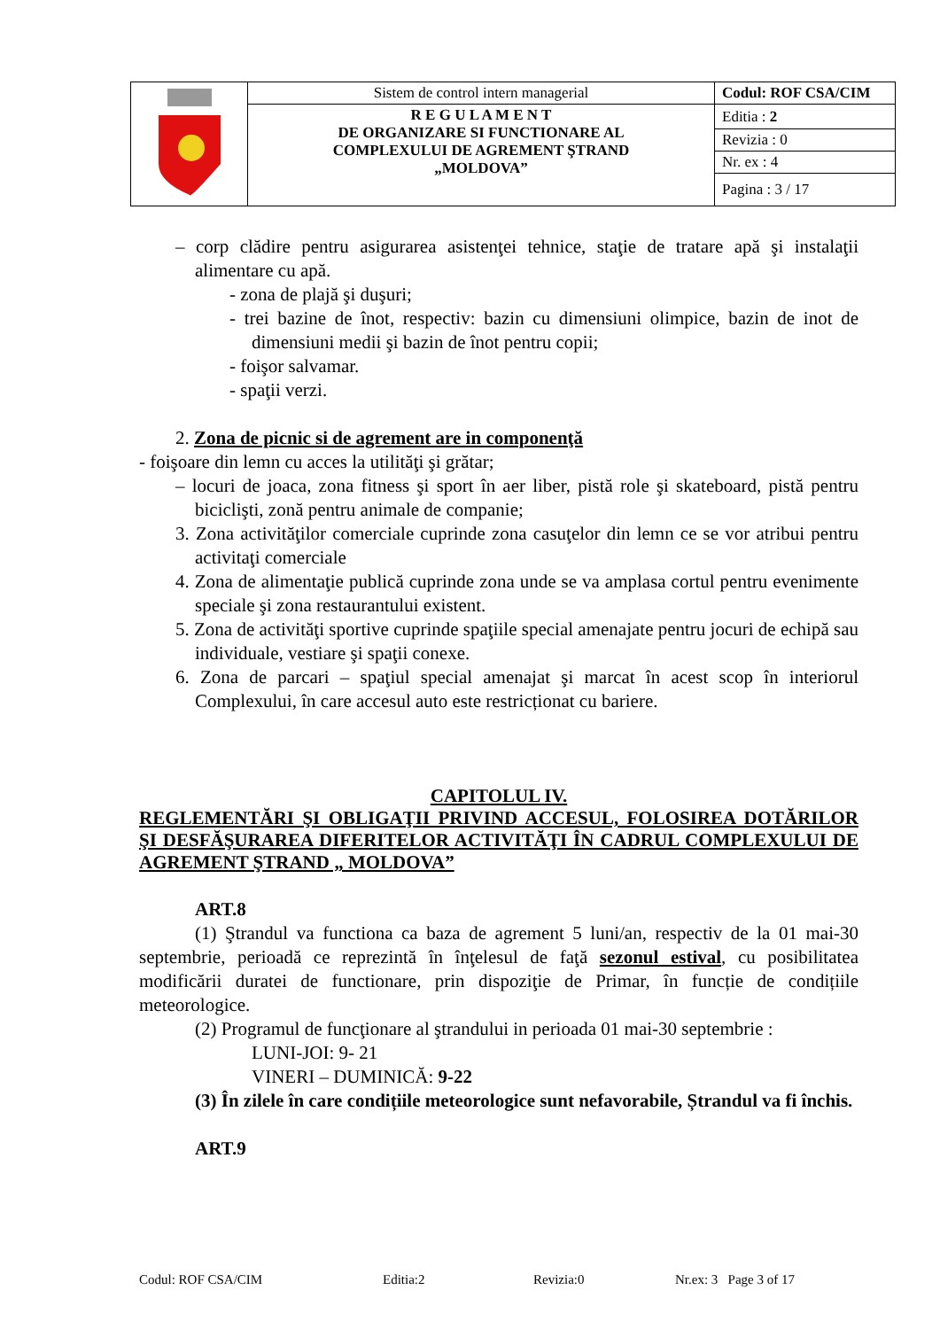| | Sistem de control intern managerial | Codul: ROF CSA/CIM |
| | R E G U L A M E N T DE ORGANIZARE SI FUNCTIONARE AL COMPLEXULUI DE AGREMENT ŞTRAND „MOLDOVA” | Editia : 2 |
| | | Revizia : 0 |
| | | Nr. ex : 4 |
| | | Pagina : 3 / 17 |
– corp clădire pentru asigurarea asistenţei tehnice, staţie de tratare apă şi instalaţii alimentare cu apă.
- zona de plajă şi duşuri;
- trei bazine de înot, respectiv: bazin cu dimensiuni olimpice, bazin de inot de dimensiuni medii şi bazin de înot pentru copii;
- foişor salvamar.
- spaţii verzi.
2. Zona de picnic si de agrement are in componenţă
- foişoare din lemn cu acces la utilităţi şi grătar;
– locuri de joaca, zona fitness şi sport în aer liber, pistă role şi skateboard, pistă pentru biciclişti, zonă pentru animale de companie;
3. Zona activităţilor comerciale cuprinde zona casuţelor din lemn ce se vor atribui pentru activitaţi comerciale
4. Zona de alimentaţie publică cuprinde zona unde se va amplasa cortul pentru evenimente speciale şi zona restaurantului existent.
5. Zona de activităţi sportive cuprinde spaţiile special amenajate pentru jocuri de echipă sau individuale, vestiare şi spaţii conexe.
6. Zona de parcari – spaţiul special amenajat şi marcat în acest scop în interiorul Complexului, în care accesul auto este restricționat cu bariere.
CAPITOLUL IV.
REGLEMENTĂRI ŞI OBLIGAŢII PRIVIND ACCESUL, FOLOSIREA DOTĂRILOR ŞI DESFĂŞURAREA DIFERITELOR ACTIVITĂŢI ÎN CADRUL COMPLEXULUI DE AGREMENT ŞTRAND „ MOLDOVA”
ART.8
(1) Ştrandul va functiona ca baza de agrement 5 luni/an, respectiv de la 01 mai-30 septembrie, perioadă ce reprezintă în înţelesul de faţă sezonul estival, cu posibilitatea modificării duratei de functionare, prin dispoziţie de Primar, în funcție de condițiile meteorologice.
(2) Programul de funcţionare al ştrandului in perioada 01 mai-30 septembrie :
LUNI-JOI: 9- 21
VINERI – DUMINICĂ: 9-22
(3) În zilele în care condițiile meteorologice sunt nefavorabile, Ștrandul va fi închis.
ART.9
Codul: ROF CSA/CIM Editia:2 Revizia:0 Nr.ex: 3 Page 3 of 17